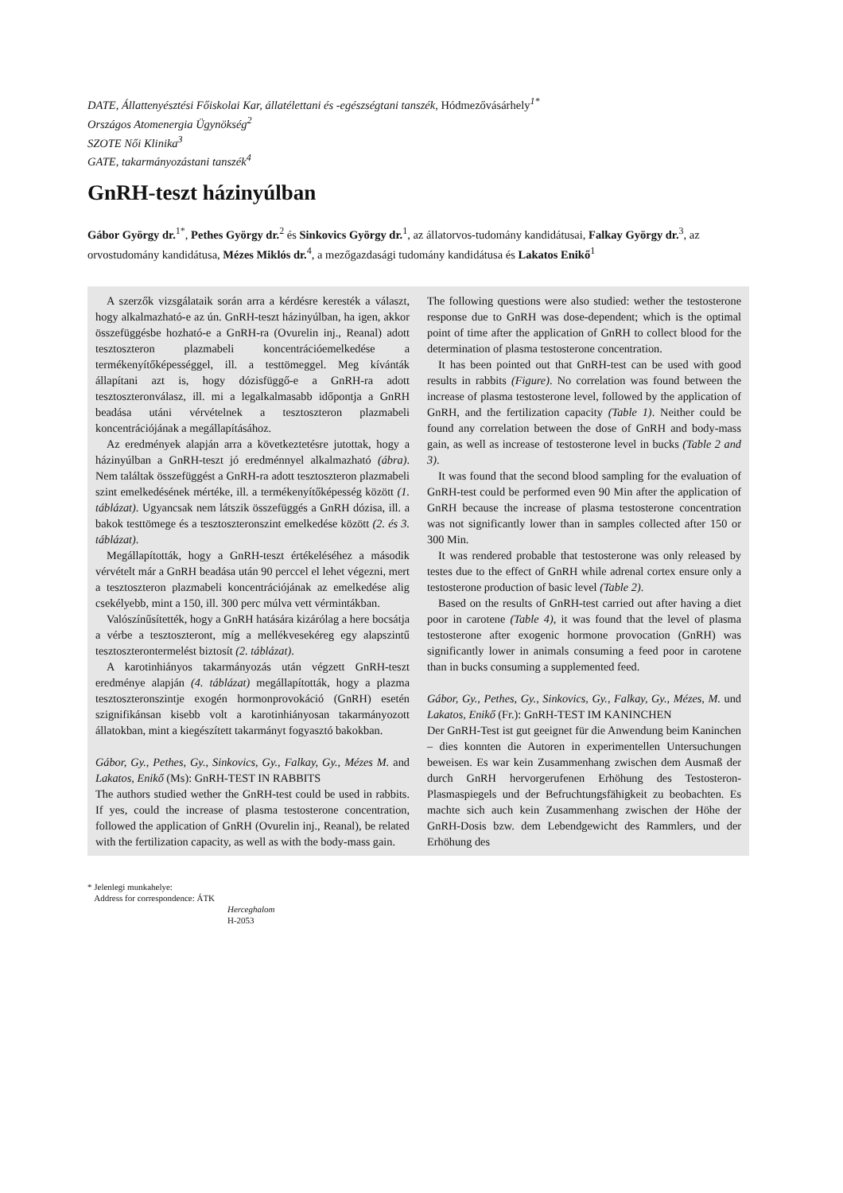DATE, Állattenyésztési Főiskolai Kar, állatélettani és -egészségtani tanszék, Hódmezővásárhely<sup>1*</sup>
Országos Atomenergia Ügynökség<sup>2</sup>
SZOTE Női Klinika<sup>3</sup>
GATE, takarmányozástani tanszék<sup>4</sup>
GnRH-teszt házinyúlban
Gábor György dr.<sup>1*</sup>, Pethes György dr.<sup>2</sup> és Sinkovics György dr.<sup>1</sup>, az állatorvos-tudomány kandidátusai, Falkay György dr.<sup>3</sup>, az orvostudomány kandidátusa, Mézes Miklós dr.<sup>4</sup>, a mezőgazdasági tudomány kandidátusa és Lakatos Enikő<sup>1</sup>
A szerzők vizsgálataik során arra a kérdésre keresték a választ, hogy alkalmazható-e az ún. GnRH-teszt házinyúlban, ha igen, akkor összefüggésbe hozható-e a GnRH-ra (Ovurelin inj., Reanal) adott tesztoszteron plazmabeli koncentrációemelkedése a termékenyítőképességgel, ill. a testtömeggel. Meg kívánták állapítani azt is, hogy dózisfüggő-e a GnRH-ra adott tesztoszteronválasz, ill. mi a legalkalmasabb időpontja a GnRH beadása utáni vérvételnek a tesztoszteron plazmabeli koncentrációjának a megállapításához.
Az eredmények alapján arra a következtetésre jutottak, hogy a házinyúlban a GnRH-teszt jó eredménnyel alkalmazható (ábra). Nem találtak összefüggést a GnRH-ra adott tesztoszteron plazmabeli szint emelkedésének mértéke, ill. a termékenyítőképesség között (1. táblázat). Ugyancsak nem látszik összefüggés a GnRH dózisa, ill. a bakok testtömege és a tesztoszteronszint emelkedése között (2. és 3. táblázat).
Megállapították, hogy a GnRH-teszt értékeléséhez a második vérvételt már a GnRH beadása után 90 perccel el lehet végezni, mert a tesztoszteron plazmabeli koncentrációjának az emelkedése alig csekélyebb, mint a 150, ill. 300 perc múlva vett vérmintákban.
Valószínűsítették, hogy a GnRH hatására kizárólag a here bocsátja a vérbe a tesztoszteront, míg a mellékvesekéreg egy alapszintű tesztoszterontermelést biztosít (2. táblázat).
A karotinhiányos takarmányozás után végzett GnRH-teszt eredménye alapján (4. táblázat) megállapították, hogy a plazma tesztoszteronszintje exogén hormonprovokáció (GnRH) esetén szignifikánsan kisebb volt a karotinhiányosan takarmányozott állatokban, mint a kiegészített takarmányt fogyasztó bakokban.
Gábor, Gy., Pethes, Gy., Sinkovics, Gy., Falkay, Gy., Mézes M. and Lakatos, Enikő (Ms): GnRH-TEST IN RABBITS
The authors studied wether the GnRH-test could be used in rabbits. If yes, could the increase of plasma testosterone concentration, followed the application of GnRH (Ovurelin inj., Reanal), be related with the fertilization capacity, as well as with the body-mass gain.
The following questions were also studied: wether the testosterone response due to GnRH was dose-dependent; which is the optimal point of time after the application of GnRH to collect blood for the determination of plasma testosterone concentration.
It has been pointed out that GnRH-test can be used with good results in rabbits (Figure). No correlation was found between the increase of plasma testosterone level, followed by the application of GnRH, and the fertilization capacity (Table 1). Neither could be found any correlation between the dose of GnRH and body-mass gain, as well as increase of testosterone level in bucks (Table 2 and 3).
It was found that the second blood sampling for the evaluation of GnRH-test could be performed even 90 Min after the application of GnRH because the increase of plasma testosterone concentration was not significantly lower than in samples collected after 150 or 300 Min.
It was rendered probable that testosterone was only released by testes due to the effect of GnRH while adrenal cortex ensure only a testosterone production of basic level (Table 2).
Based on the results of GnRH-test carried out after having a diet poor in carotene (Table 4), it was found that the level of plasma testosterone after exogenic hormone provocation (GnRH) was significantly lower in animals consuming a feed poor in carotene than in bucks consuming a supplemented feed.
Gábor, Gy., Pethes, Gy., Sinkovics, Gy., Falkay, Gy., Mézes, M. und Lakatos, Enikő (Fr.): GnRH-TEST IM KANINCHEN
Der GnRH-Test ist gut geeignet für die Anwendung beim Kaninchen – dies konnten die Autoren in experimentellen Untersuchungen beweisen. Es war kein Zusammenhang zwischen dem Ausmaß der durch GnRH hervorgerufenen Erhöhung des Testosteron-Plasmaspiegels und der Befruchtungsfähigkeit zu beobachten. Es machte sich auch kein Zusammenhang zwischen der Höhe der GnRH-Dosis bzw. dem Lebendgewicht des Rammlers, und der Erhöhung des
* Jelenlegi munkahelye:
Address for correspondence: ÁTK
Herceghalom
H-2053